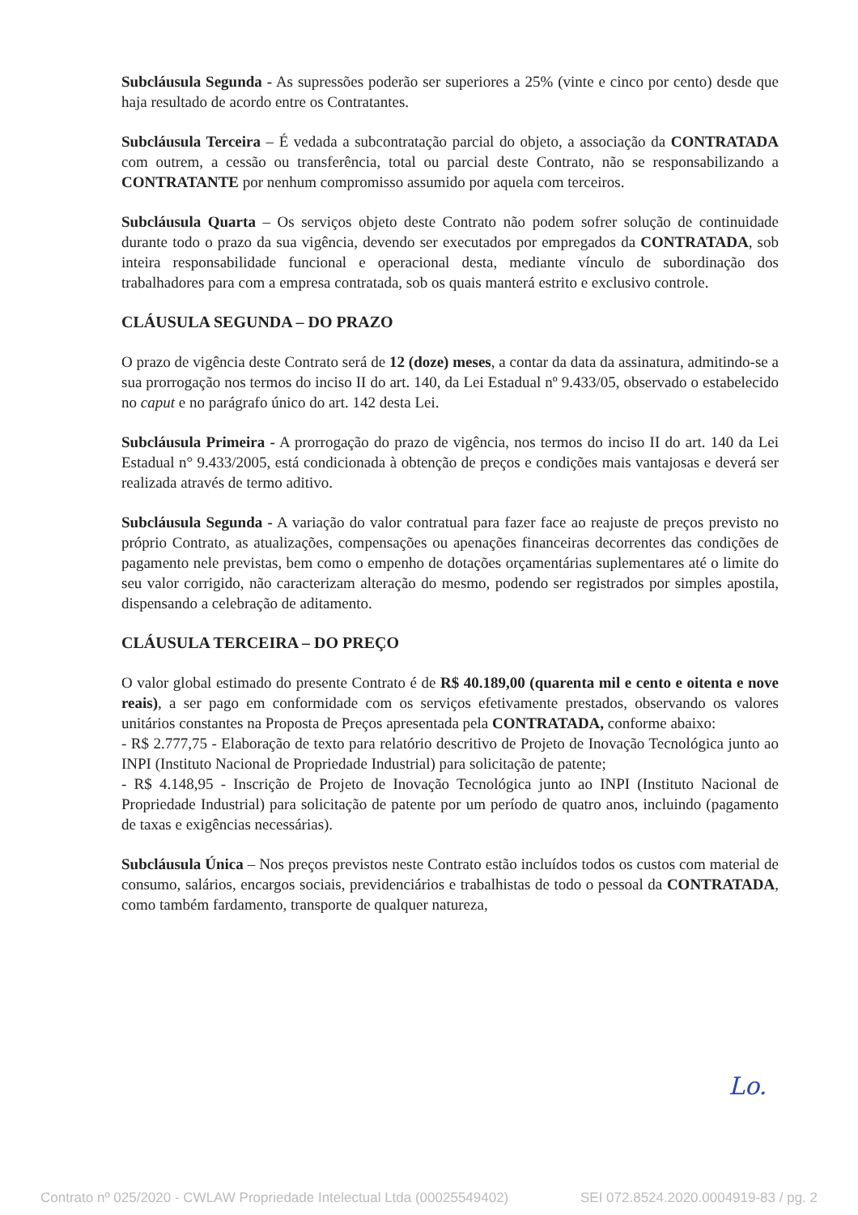Subcláusula Segunda - As supressões poderão ser superiores a 25% (vinte e cinco por cento) desde que haja resultado de acordo entre os Contratantes.
Subcláusula Terceira – É vedada a subcontratação parcial do objeto, a associação da CONTRATADA com outrem, a cessão ou transferência, total ou parcial deste Contrato, não se responsabilizando a CONTRATANTE por nenhum compromisso assumido por aquela com terceiros.
Subcláusula Quarta – Os serviços objeto deste Contrato não podem sofrer solução de continuidade durante todo o prazo da sua vigência, devendo ser executados por empregados da CONTRATADA, sob inteira responsabilidade funcional e operacional desta, mediante vínculo de subordinação dos trabalhadores para com a empresa contratada, sob os quais manterá estrito e exclusivo controle.
CLÁUSULA SEGUNDA – DO PRAZO
O prazo de vigência deste Contrato será de 12 (doze) meses, a contar da data da assinatura, admitindo-se a sua prorrogação nos termos do inciso II do art. 140, da Lei Estadual nº 9.433/05, observado o estabelecido no caput e no parágrafo único do art. 142 desta Lei.
Subcláusula Primeira - A prorrogação do prazo de vigência, nos termos do inciso II do art. 140 da Lei Estadual n° 9.433/2005, está condicionada à obtenção de preços e condições mais vantajosas e deverá ser realizada através de termo aditivo.
Subcláusula Segunda - A variação do valor contratual para fazer face ao reajuste de preços previsto no próprio Contrato, as atualizações, compensações ou apenações financeiras decorrentes das condições de pagamento nele previstas, bem como o empenho de dotações orçamentárias suplementares até o limite do seu valor corrigido, não caracterizam alteração do mesmo, podendo ser registrados por simples apostila, dispensando a celebração de aditamento.
CLÁUSULA TERCEIRA – DO PREÇO
O valor global estimado do presente Contrato é de R$ 40.189,00 (quarenta mil e cento e oitenta e nove reais), a ser pago em conformidade com os serviços efetivamente prestados, observando os valores unitários constantes na Proposta de Preços apresentada pela CONTRATADA, conforme abaixo:
- R$ 2.777,75 - Elaboração de texto para relatório descritivo de Projeto de Inovação Tecnológica junto ao INPI (Instituto Nacional de Propriedade Industrial) para solicitação de patente;
- R$ 4.148,95 - Inscrição de Projeto de Inovação Tecnológica junto ao INPI (Instituto Nacional de Propriedade Industrial) para solicitação de patente por um período de quatro anos, incluindo (pagamento de taxas e exigências necessárias).
Subcláusula Única – Nos preços previstos neste Contrato estão incluídos todos os custos com material de consumo, salários, encargos sociais, previdenciários e trabalhistas de todo o pessoal da CONTRATADA, como também fardamento, transporte de qualquer natureza,
Lo.
Contrato nº 025/2020 - CWLAW Propriedade Intelectual Ltda (00025549402) SEI 072.8524.2020.0004919-83 / pg. 2